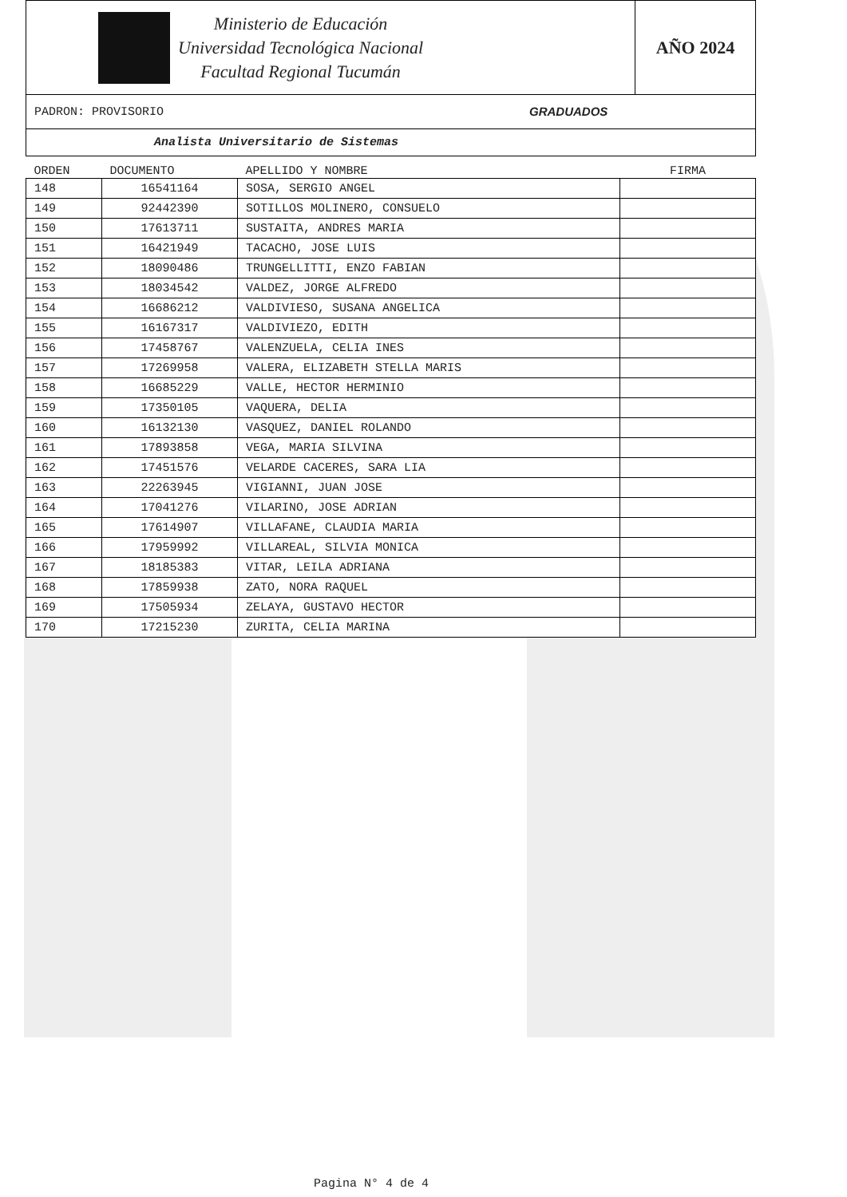Ministerio de Educación
Universidad Tecnológica Nacional
Facultad Regional Tucumán
AÑO 2024
PADRON: PROVISORIO GRADUADOS
Analista Universitario de Sistemas
| ORDEN | DOCUMENTO | APELLIDO Y NOMBRE | FIRMA |
| --- | --- | --- | --- |
| 148 | 16541164 | SOSA, SERGIO ANGEL | |
| 149 | 92442390 | SOTILLOS MOLINERO, CONSUELO | |
| 150 | 17613711 | SUSTAITA, ANDRES MARIA | |
| 151 | 16421949 | TACACHO, JOSE LUIS | |
| 152 | 18090486 | TRUNGELLITTI, ENZO FABIAN | |
| 153 | 18034542 | VALDEZ, JORGE ALFREDO | |
| 154 | 16686212 | VALDIVIESO, SUSANA ANGELICA | |
| 155 | 16167317 | VALDIVIEZO, EDITH | |
| 156 | 17458767 | VALENZUELA, CELIA INES | |
| 157 | 17269958 | VALERA, ELIZABETH STELLA MARIS | |
| 158 | 16685229 | VALLE, HECTOR HERMINIO | |
| 159 | 17350105 | VAQUERA, DELIA | |
| 160 | 16132130 | VASQUEZ, DANIEL ROLANDO | |
| 161 | 17893858 | VEGA, MARIA SILVINA | |
| 162 | 17451576 | VELARDE CACERES, SARA LIA | |
| 163 | 22263945 | VIGIANNI, JUAN JOSE | |
| 164 | 17041276 | VILARINO, JOSE ADRIAN | |
| 165 | 17614907 | VILLAFANE, CLAUDIA MARIA | |
| 166 | 17959992 | VILLAREAL, SILVIA MONICA | |
| 167 | 18185383 | VITAR, LEILA ADRIANA | |
| 168 | 17859938 | ZATO, NORA RAQUEL | |
| 169 | 17505934 | ZELAYA, GUSTAVO HECTOR | |
| 170 | 17215230 | ZURITA, CELIA MARINA | |
Pagina N° 4 de 4